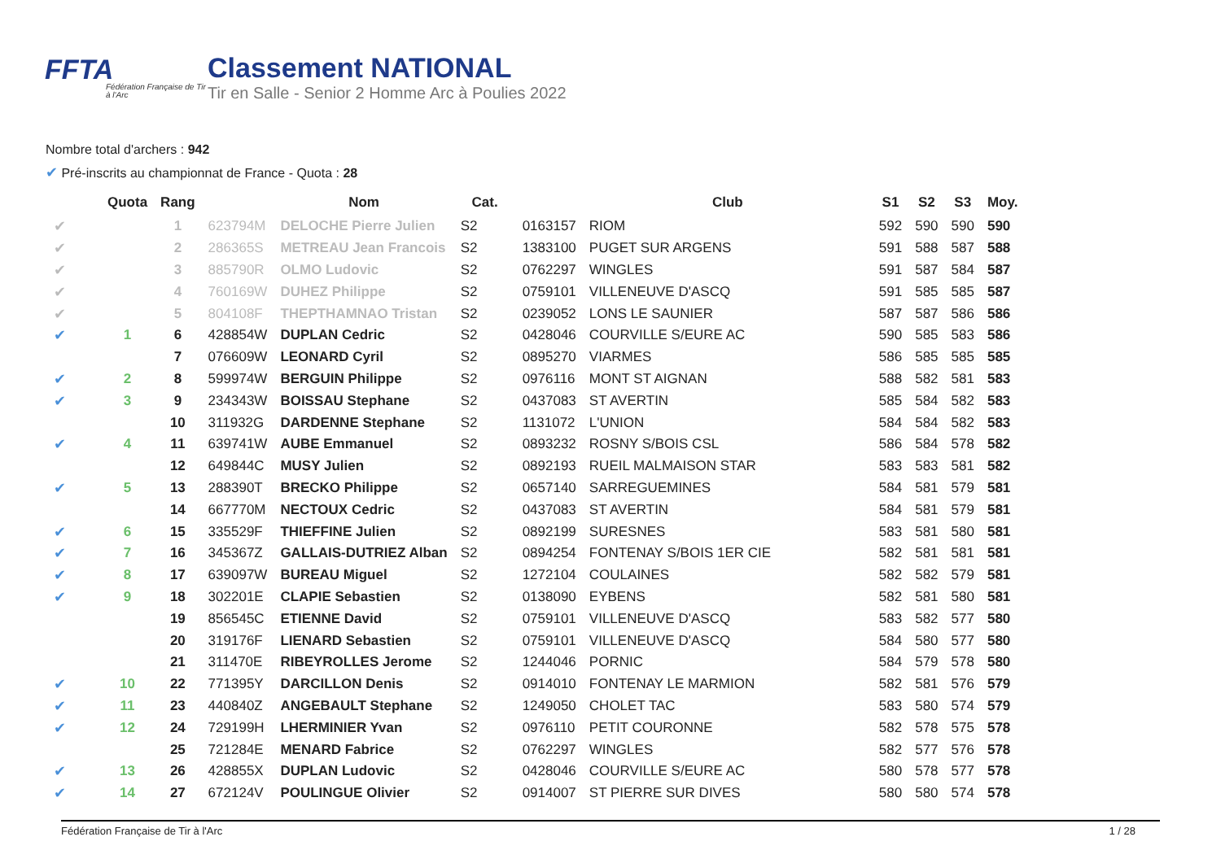FFTA
Fédération Française de Tir à l'Arc
Classement NATIONAL
Tir en Salle - Senior 2 Homme Arc à Poulies 2022
Nombre total d'archers : 942
✔ Pré-inscrits au championnat de France - Quota : 28
| | Quota | Rang | | Nom | Cat. | | Club | S1 | S2 | S3 | Moy. |
| --- | --- | --- | --- | --- | --- | --- | --- | --- | --- | --- | --- |
| ✔ | | 1 | 623794M | DELOCHE Pierre Julien | S2 | 0163157 | RIOM | 592 | 590 | 590 | 590 |
| ✔ | | 2 | 286365S | METREAU Jean Francois | S2 | 1383100 | PUGET SUR ARGENS | 591 | 588 | 587 | 588 |
| ✔ | | 3 | 885790R | OLMO Ludovic | S2 | 0762297 | WINGLES | 591 | 587 | 584 | 587 |
| ✔ | | 4 | 760169W | DUHEZ Philippe | S2 | 0759101 | VILLENEUVE D'ASCQ | 591 | 585 | 585 | 587 |
| ✔ | | 5 | 804108F | THEPTHAMNAO Tristan | S2 | 0239052 | LONS LE SAUNIER | 587 | 587 | 586 | 586 |
| ✔ | 1 | 6 | 428854W | DUPLAN Cedric | S2 | 0428046 | COURVILLE S/EURE AC | 590 | 585 | 583 | 586 |
| | | 7 | 076609W | LEONARD Cyril | S2 | 0895270 | VIARMES | 586 | 585 | 585 | 585 |
| ✔ | 2 | 8 | 599974W | BERGUIN Philippe | S2 | 0976116 | MONT ST AIGNAN | 588 | 582 | 581 | 583 |
| ✔ | 3 | 9 | 234343W | BOISSAU Stephane | S2 | 0437083 | ST AVERTIN | 585 | 584 | 582 | 583 |
| | | 10 | 311932G | DARDENNE Stephane | S2 | 1131072 | L'UNION | 584 | 584 | 582 | 583 |
| ✔ | 4 | 11 | 639741W | AUBE Emmanuel | S2 | 0893232 | ROSNY S/BOIS CSL | 586 | 584 | 578 | 582 |
| | | 12 | 649844C | MUSY Julien | S2 | 0892193 | RUEIL MALMAISON STAR | 583 | 583 | 581 | 582 |
| ✔ | 5 | 13 | 288390T | BRECKO Philippe | S2 | 0657140 | SARREGUEMINES | 584 | 581 | 579 | 581 |
| | | 14 | 667770M | NECTOUX Cedric | S2 | 0437083 | ST AVERTIN | 584 | 581 | 579 | 581 |
| ✔ | 6 | 15 | 335529F | THIEFFINE Julien | S2 | 0892199 | SURESNES | 583 | 581 | 580 | 581 |
| ✔ | 7 | 16 | 345367Z | GALLAIS-DUTRIEZ Alban | S2 | 0894254 | FONTENAY S/BOIS 1ER CIE | 582 | 581 | 581 | 581 |
| ✔ | 8 | 17 | 639097W | BUREAU Miguel | S2 | 1272104 | COULAINES | 582 | 582 | 579 | 581 |
| ✔ | 9 | 18 | 302201E | CLAPIE Sebastien | S2 | 0138090 | EYBENS | 582 | 581 | 580 | 581 |
| | | 19 | 856545C | ETIENNE David | S2 | 0759101 | VILLENEUVE D'ASCQ | 583 | 582 | 577 | 580 |
| | | 20 | 319176F | LIENARD Sebastien | S2 | 0759101 | VILLENEUVE D'ASCQ | 584 | 580 | 577 | 580 |
| | | 21 | 311470E | RIBEYROLLES Jerome | S2 | 1244046 | PORNIC | 584 | 579 | 578 | 580 |
| ✔ | 10 | 22 | 771395Y | DARCILLON Denis | S2 | 0914010 | FONTENAY LE MARMION | 582 | 581 | 576 | 579 |
| ✔ | 11 | 23 | 440840Z | ANGEBAULT Stephane | S2 | 1249050 | CHOLET TAC | 583 | 580 | 574 | 579 |
| ✔ | 12 | 24 | 729199H | LHERMINIER Yvan | S2 | 0976110 | PETIT COURONNE | 582 | 578 | 575 | 578 |
| | | 25 | 721284E | MENARD Fabrice | S2 | 0762297 | WINGLES | 582 | 577 | 576 | 578 |
| ✔ | 13 | 26 | 428855X | DUPLAN Ludovic | S2 | 0428046 | COURVILLE S/EURE AC | 580 | 578 | 577 | 578 |
| ✔ | 14 | 27 | 672124V | POULINGUE Olivier | S2 | 0914007 | ST PIERRE SUR DIVES | 580 | 580 | 574 | 578 |
Fédération Française de Tir à l'Arc 1 / 28